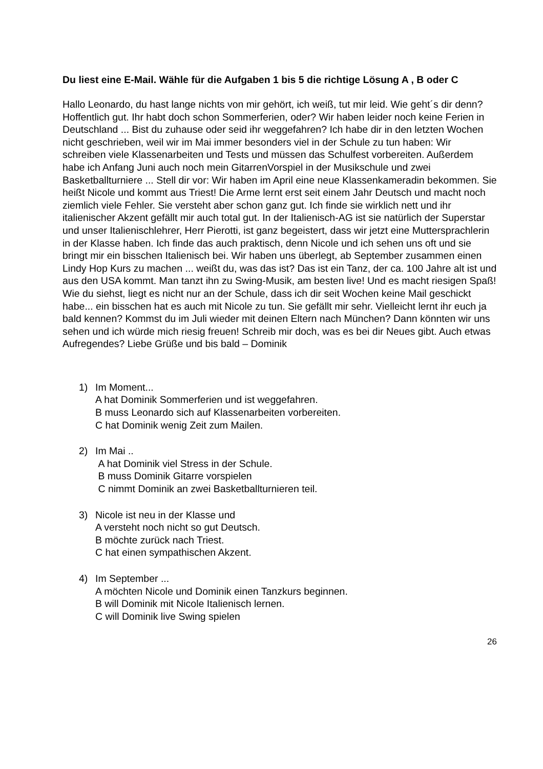Du liest eine E-Mail. Wähle für die Aufgaben 1 bis 5 die richtige Lösung A , B oder C
Hallo Leonardo, du hast lange nichts von mir gehört, ich weiß, tut mir leid. Wie geht´s dir denn? Hoffentlich gut. Ihr habt doch schon Sommerferien, oder? Wir haben leider noch keine Ferien in Deutschland ... Bist du zuhause oder seid ihr weggefahren? Ich habe dir in den letzten Wochen nicht geschrieben, weil wir im Mai immer besonders viel in der Schule zu tun haben: Wir schreiben viele Klassenarbeiten und Tests und müssen das Schulfest vorbereiten. Außerdem habe ich Anfang Juni auch noch mein GitarrenVorspiel in der Musikschule und zwei Basketballturniere ... Stell dir vor: Wir haben im April eine neue Klassenkameradin bekommen. Sie heißt Nicole und kommt aus Triest! Die Arme lernt erst seit einem Jahr Deutsch und macht noch ziemlich viele Fehler. Sie versteht aber schon ganz gut. Ich finde sie wirklich nett und ihr italienischer Akzent gefällt mir auch total gut. In der Italienisch-AG ist sie natürlich der Superstar und unser Italienischlehrer, Herr Pierotti, ist ganz begeistert, dass wir jetzt eine Muttersprachlerin in der Klasse haben. Ich finde das auch praktisch, denn Nicole und ich sehen uns oft und sie bringt mir ein bisschen Italienisch bei. Wir haben uns überlegt, ab September zusammen einen Lindy Hop Kurs zu machen ... weißt du, was das ist? Das ist ein Tanz, der ca. 100 Jahre alt ist und aus den USA kommt. Man tanzt ihn zu Swing-Musik, am besten live! Und es macht riesigen Spaß! Wie du siehst, liegt es nicht nur an der Schule, dass ich dir seit Wochen keine Mail geschickt habe... ein bisschen hat es auch mit Nicole zu tun. Sie gefällt mir sehr. Vielleicht lernt ihr euch ja bald kennen? Kommst du im Juli wieder mit deinen Eltern nach München? Dann könnten wir uns sehen und ich würde mich riesig freuen! Schreib mir doch, was es bei dir Neues gibt. Auch etwas Aufregendes? Liebe Grüße und bis bald – Dominik
1) Im Moment...
A hat Dominik Sommerferien und ist weggefahren.
B muss Leonardo sich auf Klassenarbeiten vorbereiten.
C hat Dominik wenig Zeit zum Mailen.
2) Im Mai ..
A hat Dominik viel Stress in der Schule.
B muss Dominik Gitarre vorspielen
C nimmt Dominik an zwei Basketballturnieren teil.
3) Nicole ist neu in der Klasse und
A versteht noch nicht so gut Deutsch.
B möchte zurück nach Triest.
C hat einen sympathischen Akzent.
4) Im September ...
A möchten Nicole und Dominik einen Tanzkurs beginnen.
B will Dominik mit Nicole Italienisch lernen.
C will Dominik live Swing spielen
26